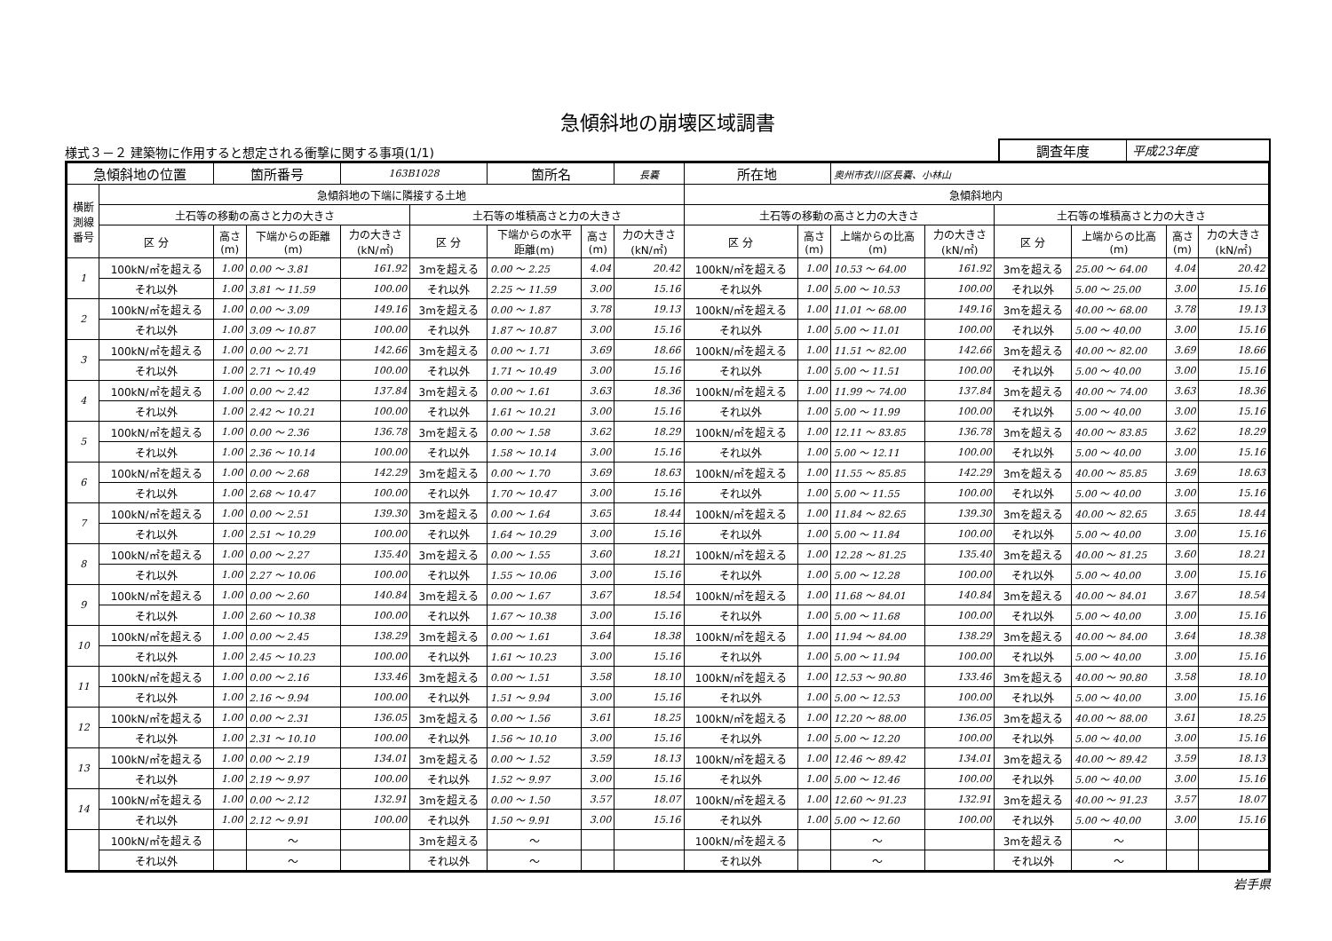急傾斜地の崩壊区域調書
様式３－２ 建築物に作用すると想定される衝撃に関する事項(1/1)
調査年度 平成23年度
| 急傾斜地の位置 | | 箇所番号 | | 163B1028 | | 箇所名 | | 長嚢 | 所在地 | | 奥州市衣川区長嚢、小林山 | | | | | |
| 横断 測線 番号 | 急傾斜地の下端に隣接する土地 | | | | | | | | 急傾斜地内 | | | | | | | |
| | 土石等の移動の高さと力の大きさ | | | | 土石等の堆積高さと力の大きさ | | | | 土石等の移動の高さと力の大きさ | | | | 土石等の堆積高さと力の大きさ | | | |
| | 区 分 | 高さ (m) | 下端からの距離 (m) | 力の大きさ (kN/㎡) | 区 分 | 下端からの水平 距離(m) | 高さ (m) | 力の大きさ (kN/㎡) | 区 分 | 高さ (m) | 上端からの比高 (m) | 力の大きさ (kN/㎡) | 区 分 | 上端からの比高 (m) | 高さ (m) | 力の大きさ (kN/㎡) |
| 1 | 100kN/㎡を超える | 1.00 | 0.00 ～ 3.81 | 161.92 | 3mを超える | 0.00 ～ 2.25 | 4.04 | 20.42 | 100kN/㎡を超える | 1.00 | 10.53 ～ 64.00 | 161.92 | 3mを超える | 25.00 ～ 64.00 | 4.04 | 20.42 |
| | それ以外 | 1.00 | 3.81 ～ 11.59 | 100.00 | それ以外 | 2.25 ～ 11.59 | 3.00 | 15.16 | それ以外 | 1.00 | 5.00 ～ 10.53 | 100.00 | それ以外 | 5.00 ～ 25.00 | 3.00 | 15.16 |
| 2 | 100kN/㎡を超える | 1.00 | 0.00 ～ 3.09 | 149.16 | 3mを超える | 0.00 ～ 1.87 | 3.78 | 19.13 | 100kN/㎡を超える | 1.00 | 11.01 ～ 68.00 | 149.16 | 3mを超える | 40.00 ～ 68.00 | 3.78 | 19.13 |
| | それ以外 | 1.00 | 3.09 ～ 10.87 | 100.00 | それ以外 | 1.87 ～ 10.87 | 3.00 | 15.16 | それ以外 | 1.00 | 5.00 ～ 11.01 | 100.00 | それ以外 | 5.00 ～ 40.00 | 3.00 | 15.16 |
| 3 | 100kN/㎡を超える | 1.00 | 0.00 ～ 2.71 | 142.66 | 3mを超える | 0.00 ～ 1.71 | 3.69 | 18.66 | 100kN/㎡を超える | 1.00 | 11.51 ～ 82.00 | 142.66 | 3mを超える | 40.00 ～ 82.00 | 3.69 | 18.66 |
| | それ以外 | 1.00 | 2.71 ～ 10.49 | 100.00 | それ以外 | 1.71 ～ 10.49 | 3.00 | 15.16 | それ以外 | 1.00 | 5.00 ～ 11.51 | 100.00 | それ以外 | 5.00 ～ 40.00 | 3.00 | 15.16 |
| 4 | 100kN/㎡を超える | 1.00 | 0.00 ～ 2.42 | 137.84 | 3mを超える | 0.00 ～ 1.61 | 3.63 | 18.36 | 100kN/㎡を超える | 1.00 | 11.99 ～ 74.00 | 137.84 | 3mを超える | 40.00 ～ 74.00 | 3.63 | 18.36 |
| | それ以外 | 1.00 | 2.42 ～ 10.21 | 100.00 | それ以外 | 1.61 ～ 10.21 | 3.00 | 15.16 | それ以外 | 1.00 | 5.00 ～ 11.99 | 100.00 | それ以外 | 5.00 ～ 40.00 | 3.00 | 15.16 |
| 5 | 100kN/㎡を超える | 1.00 | 0.00 ～ 2.36 | 136.78 | 3mを超える | 0.00 ～ 1.58 | 3.62 | 18.29 | 100kN/㎡を超える | 1.00 | 12.11 ～ 83.85 | 136.78 | 3mを超える | 40.00 ～ 83.85 | 3.62 | 18.29 |
| | それ以外 | 1.00 | 2.36 ～ 10.14 | 100.00 | それ以外 | 1.58 ～ 10.14 | 3.00 | 15.16 | それ以外 | 1.00 | 5.00 ～ 12.11 | 100.00 | それ以外 | 5.00 ～ 40.00 | 3.00 | 15.16 |
| 6 | 100kN/㎡を超える | 1.00 | 0.00 ～ 2.68 | 142.29 | 3mを超える | 0.00 ～ 1.70 | 3.69 | 18.63 | 100kN/㎡を超える | 1.00 | 11.55 ～ 85.85 | 142.29 | 3mを超える | 40.00 ～ 85.85 | 3.69 | 18.63 |
| | それ以外 | 1.00 | 2.68 ～ 10.47 | 100.00 | それ以外 | 1.70 ～ 10.47 | 3.00 | 15.16 | それ以外 | 1.00 | 5.00 ～ 11.55 | 100.00 | それ以外 | 5.00 ～ 40.00 | 3.00 | 15.16 |
| 7 | 100kN/㎡を超える | 1.00 | 0.00 ～ 2.51 | 139.30 | 3mを超える | 0.00 ～ 1.64 | 3.65 | 18.44 | 100kN/㎡を超える | 1.00 | 11.84 ～ 82.65 | 139.30 | 3mを超える | 40.00 ～ 82.65 | 3.65 | 18.44 |
| | それ以外 | 1.00 | 2.51 ～ 10.29 | 100.00 | それ以外 | 1.64 ～ 10.29 | 3.00 | 15.16 | それ以外 | 1.00 | 5.00 ～ 11.84 | 100.00 | それ以外 | 5.00 ～ 40.00 | 3.00 | 15.16 |
| 8 | 100kN/㎡を超える | 1.00 | 0.00 ～ 2.27 | 135.40 | 3mを超える | 0.00 ～ 1.55 | 3.60 | 18.21 | 100kN/㎡を超える | 1.00 | 12.28 ～ 81.25 | 135.40 | 3mを超える | 40.00 ～ 81.25 | 3.60 | 18.21 |
| | それ以外 | 1.00 | 2.27 ～ 10.06 | 100.00 | それ以外 | 1.55 ～ 10.06 | 3.00 | 15.16 | それ以外 | 1.00 | 5.00 ～ 12.28 | 100.00 | それ以外 | 5.00 ～ 40.00 | 3.00 | 15.16 |
| 9 | 100kN/㎡を超える | 1.00 | 0.00 ～ 2.60 | 140.84 | 3mを超える | 0.00 ～ 1.67 | 3.67 | 18.54 | 100kN/㎡を超える | 1.00 | 11.68 ～ 84.01 | 140.84 | 3mを超える | 40.00 ～ 84.01 | 3.67 | 18.54 |
| | それ以外 | 1.00 | 2.60 ～ 10.38 | 100.00 | それ以外 | 1.67 ～ 10.38 | 3.00 | 15.16 | それ以外 | 1.00 | 5.00 ～ 11.68 | 100.00 | それ以外 | 5.00 ～ 40.00 | 3.00 | 15.16 |
| 10 | 100kN/㎡を超える | 1.00 | 0.00 ～ 2.45 | 138.29 | 3mを超える | 0.00 ～ 1.61 | 3.64 | 18.38 | 100kN/㎡を超える | 1.00 | 11.94 ～ 84.00 | 138.29 | 3mを超える | 40.00 ～ 84.00 | 3.64 | 18.38 |
| | それ以外 | 1.00 | 2.45 ～ 10.23 | 100.00 | それ以外 | 1.61 ～ 10.23 | 3.00 | 15.16 | それ以外 | 1.00 | 5.00 ～ 11.94 | 100.00 | それ以外 | 5.00 ～ 40.00 | 3.00 | 15.16 |
| 11 | 100kN/㎡を超える | 1.00 | 0.00 ～ 2.16 | 133.46 | 3mを超える | 0.00 ～ 1.51 | 3.58 | 18.10 | 100kN/㎡を超える | 1.00 | 12.53 ～ 90.80 | 133.46 | 3mを超える | 40.00 ～ 90.80 | 3.58 | 18.10 |
| | それ以外 | 1.00 | 2.16 ～ 9.94 | 100.00 | それ以外 | 1.51 ～ 9.94 | 3.00 | 15.16 | それ以外 | 1.00 | 5.00 ～ 12.53 | 100.00 | それ以外 | 5.00 ～ 40.00 | 3.00 | 15.16 |
| 12 | 100kN/㎡を超える | 1.00 | 0.00 ～ 2.31 | 136.05 | 3mを超える | 0.00 ～ 1.56 | 3.61 | 18.25 | 100kN/㎡を超える | 1.00 | 12.20 ～ 88.00 | 136.05 | 3mを超える | 40.00 ～ 88.00 | 3.61 | 18.25 |
| | それ以外 | 1.00 | 2.31 ～ 10.10 | 100.00 | それ以外 | 1.56 ～ 10.10 | 3.00 | 15.16 | それ以外 | 1.00 | 5.00 ～ 12.20 | 100.00 | それ以外 | 5.00 ～ 40.00 | 3.00 | 15.16 |
| 13 | 100kN/㎡を超える | 1.00 | 0.00 ～ 2.19 | 134.01 | 3mを超える | 0.00 ～ 1.52 | 3.59 | 18.13 | 100kN/㎡を超える | 1.00 | 12.46 ～ 89.42 | 134.01 | 3mを超える | 40.00 ～ 89.42 | 3.59 | 18.13 |
| | それ以外 | 1.00 | 2.19 ～ 9.97 | 100.00 | それ以外 | 1.52 ～ 9.97 | 3.00 | 15.16 | それ以外 | 1.00 | 5.00 ～ 12.46 | 100.00 | それ以外 | 5.00 ～ 40.00 | 3.00 | 15.16 |
| 14 | 100kN/㎡を超える | 1.00 | 0.00 ～ 2.12 | 132.91 | 3mを超える | 0.00 ～ 1.50 | 3.57 | 18.07 | 100kN/㎡を超える | 1.00 | 12.60 ～ 91.23 | 132.91 | 3mを超える | 40.00 ～ 91.23 | 3.57 | 18.07 |
| | それ以外 | 1.00 | 2.12 ～ 9.91 | 100.00 | それ以外 | 1.50 ～ 9.91 | 3.00 | 15.16 | それ以外 | 1.00 | 5.00 ～ 12.60 | 100.00 | それ以外 | 5.00 ～ 40.00 | 3.00 | 15.16 |
| | 100kN/㎡を超える | | ～ | | 3mを超える | ～ | | | 100kN/㎡を超える | | ～ | | 3mを超える | ～ | | |
| | それ以外 | | ～ | | それ以外 | ～ | | | それ以外 | | ～ | | それ以外 | ～ | | |
岩手県